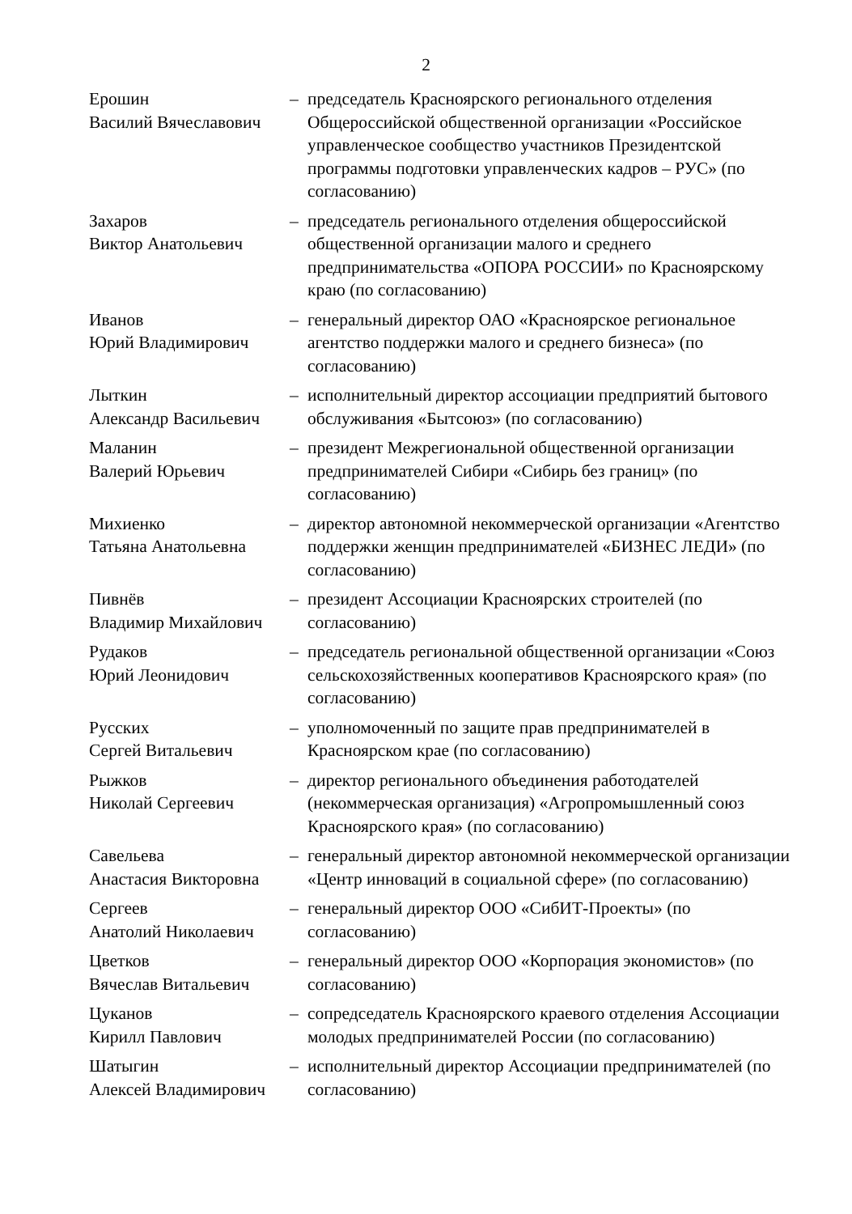2
| Ерошин Василий Вячеславович | – | председатель Красноярского регионального отделения Общероссийской общественной организации «Российское управленческое сообщество участников Президентской программы подготовки управленческих кадров – РУС» (по согласованию) |
| Захаров Виктор Анатольевич | – | председатель регионального отделения общероссийской общественной организации малого и среднего предпринимательства «ОПОРА РОССИИ» по Красноярскому краю (по согласованию) |
| Иванов Юрий Владимирович | – | генеральный директор ОАО «Красноярское региональное агентство поддержки малого и среднего бизнеса» (по согласованию) |
| Лыткин Александр Васильевич | – | исполнительный директор ассоциации предприятий бытового обслуживания «Бытсоюз» (по согласованию) |
| Маланин Валерий Юрьевич | – | президент Межрегиональной общественной организации предпринимателей Сибири «Сибирь без границ» (по согласованию) |
| Михиенко Татьяна Анатольевна | – | директор автономной некоммерческой организации «Агентство поддержки женщин предпринимателей «БИЗНЕС ЛЕДИ» (по согласованию) |
| Пивнёв Владимир Михайлович | – | президент Ассоциации Красноярских строителей (по согласованию) |
| Рудаков Юрий Леонидович | – | председатель региональной общественной организации «Союз сельскохозяйственных кооперативов Красноярского края» (по согласованию) |
| Русских Сергей Витальевич | – | уполномоченный по защите прав предпринимателей в Красноярском крае (по согласованию) |
| Рыжков Николай Сергеевич | – | директор регионального объединения работодателей (некоммерческая организация) «Агропромышленный союз Красноярского края» (по согласованию) |
| Савельева Анастасия Викторовна | – | генеральный директор автономной некоммерческой организации «Центр инноваций в социальной сфере» (по согласованию) |
| Сергеев Анатолий Николаевич | – | генеральный директор ООО «СибИТ-Проекты» (по согласованию) |
| Цветков Вячеслав Витальевич | – | генеральный директор ООО «Корпорация экономистов» (по согласованию) |
| Цуканов Кирилл Павлович | – | сопредседатель Красноярского краевого отделения Ассоциации молодых предпринимателей России (по согласованию) |
| Шатыгин Алексей Владимирович | – | исполнительный директор Ассоциации предпринимателей (по согласованию) |